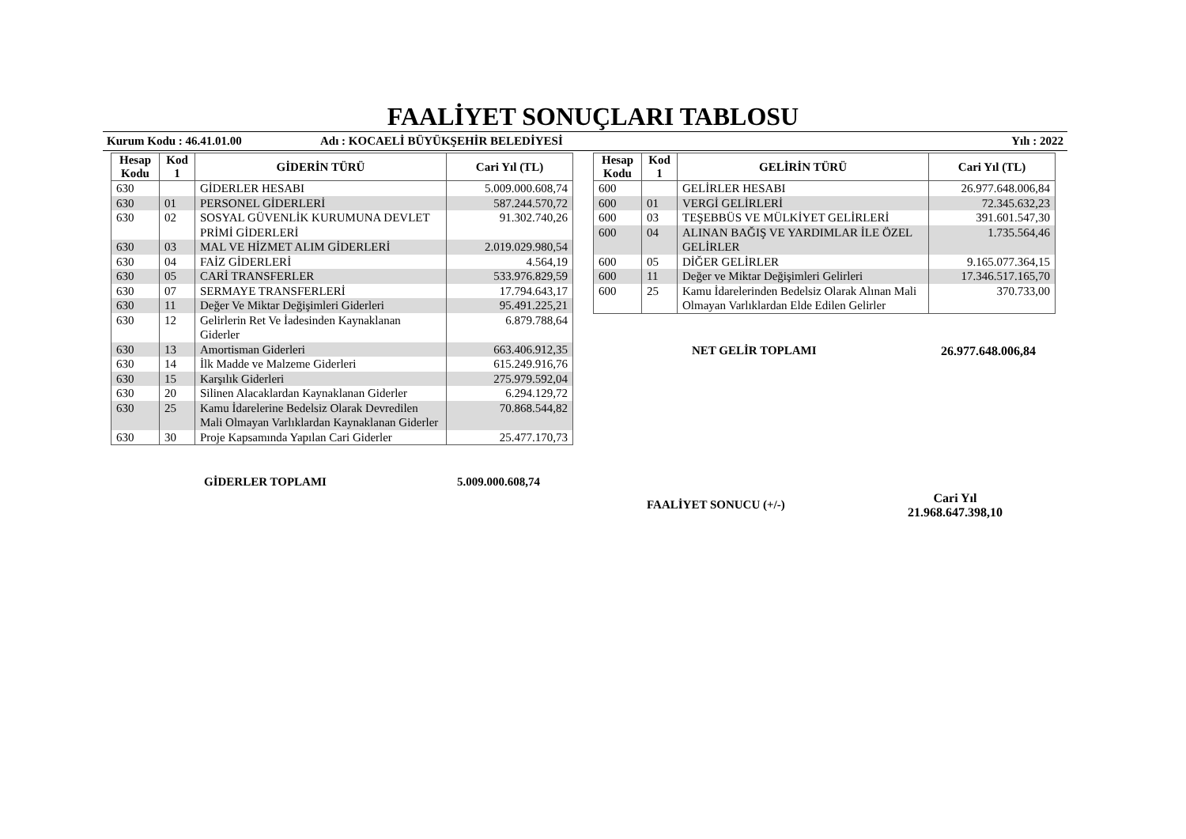FAALİYET SONUÇLARI TABLOSU
Kurum Kodu : 46.41.01.00 Adı : KOCAELİ BÜYÜKŞEHİR BELEDİYESİ Yılı : 2022
| Hesap Kodu | Kod 1 | GİDERİN TÜRÜ | Cari Yıl (TL) |
| --- | --- | --- | --- |
| 630 | | GİDERLER HESABI | 5.009.000.608,74 |
| 630 | 01 | PERSONEL GİDERLERİ | 587.244.570,72 |
| 630 | 02 | SOSYAL GÜVENLİK KURUMUNA DEVLET PRİMİ GİDERLERİ | 91.302.740,26 |
| 630 | 03 | MAL VE HİZMET ALIM GİDERLERİ | 2.019.029.980,54 |
| 630 | 04 | FAİZ GİDERLERİ | 4.564,19 |
| 630 | 05 | CARİ TRANSFERLER | 533.976.829,59 |
| 630 | 07 | SERMAYE TRANSFERLERİ | 17.794.643,17 |
| 630 | 11 | Değer Ve Miktar Değişimleri Giderleri | 95.491.225,21 |
| 630 | 12 | Gelirlerin Ret Ve İadesinden Kaynaklanan Giderler | 6.879.788,64 |
| 630 | 13 | Amortisman Giderleri | 663.406.912,35 |
| 630 | 14 | İlk Madde ve Malzeme Giderleri | 615.249.916,76 |
| 630 | 15 | Karşılık Giderleri | 275.979.592,04 |
| 630 | 20 | Silinen Alacaklardan Kaynaklanan Giderler | 6.294.129,72 |
| 630 | 25 | Kamu İdarelerine Bedelsiz Olarak Devredilen Mali Olmayan Varlıklardan Kaynaklanan Giderler | 70.868.544,82 |
| 630 | 30 | Proje Kapsamında Yapılan Cari Giderler | 25.477.170,73 |
GİDERLER TOPLAMI 5.009.000.608,74
| Hesap Kodu | Kod 1 | GELİRİN TÜRÜ | Cari Yıl (TL) |
| --- | --- | --- | --- |
| 600 | | GELİRLER HESABI | 26.977.648.006,84 |
| 600 | 01 | VERGİ GELİRLERİ | 72.345.632,23 |
| 600 | 03 | TEŞEBBÜS VE MÜLKİYET GELİRLERİ | 391.601.547,30 |
| 600 | 04 | ALINAN BAĞIŞ VE YARDIMLAR İLE ÖZEL GELİRLER | 1.735.564,46 |
| 600 | 05 | DİĞER GELİRLER | 9.165.077.364,15 |
| 600 | 11 | Değer ve Miktar Değişimleri Gelirleri | 17.346.517.165,70 |
| 600 | 25 | Kamu İdarelerinden Bedelsiz Olarak Alınan Mali Olmayan Varlıklardan Elde Edilen Gelirler | 370.733,00 |
NET GELİR TOPLAMI 26.977.648.006,84
FAALİYET SONUCU (+/-) Cari Yıl
21.968.647.398,10